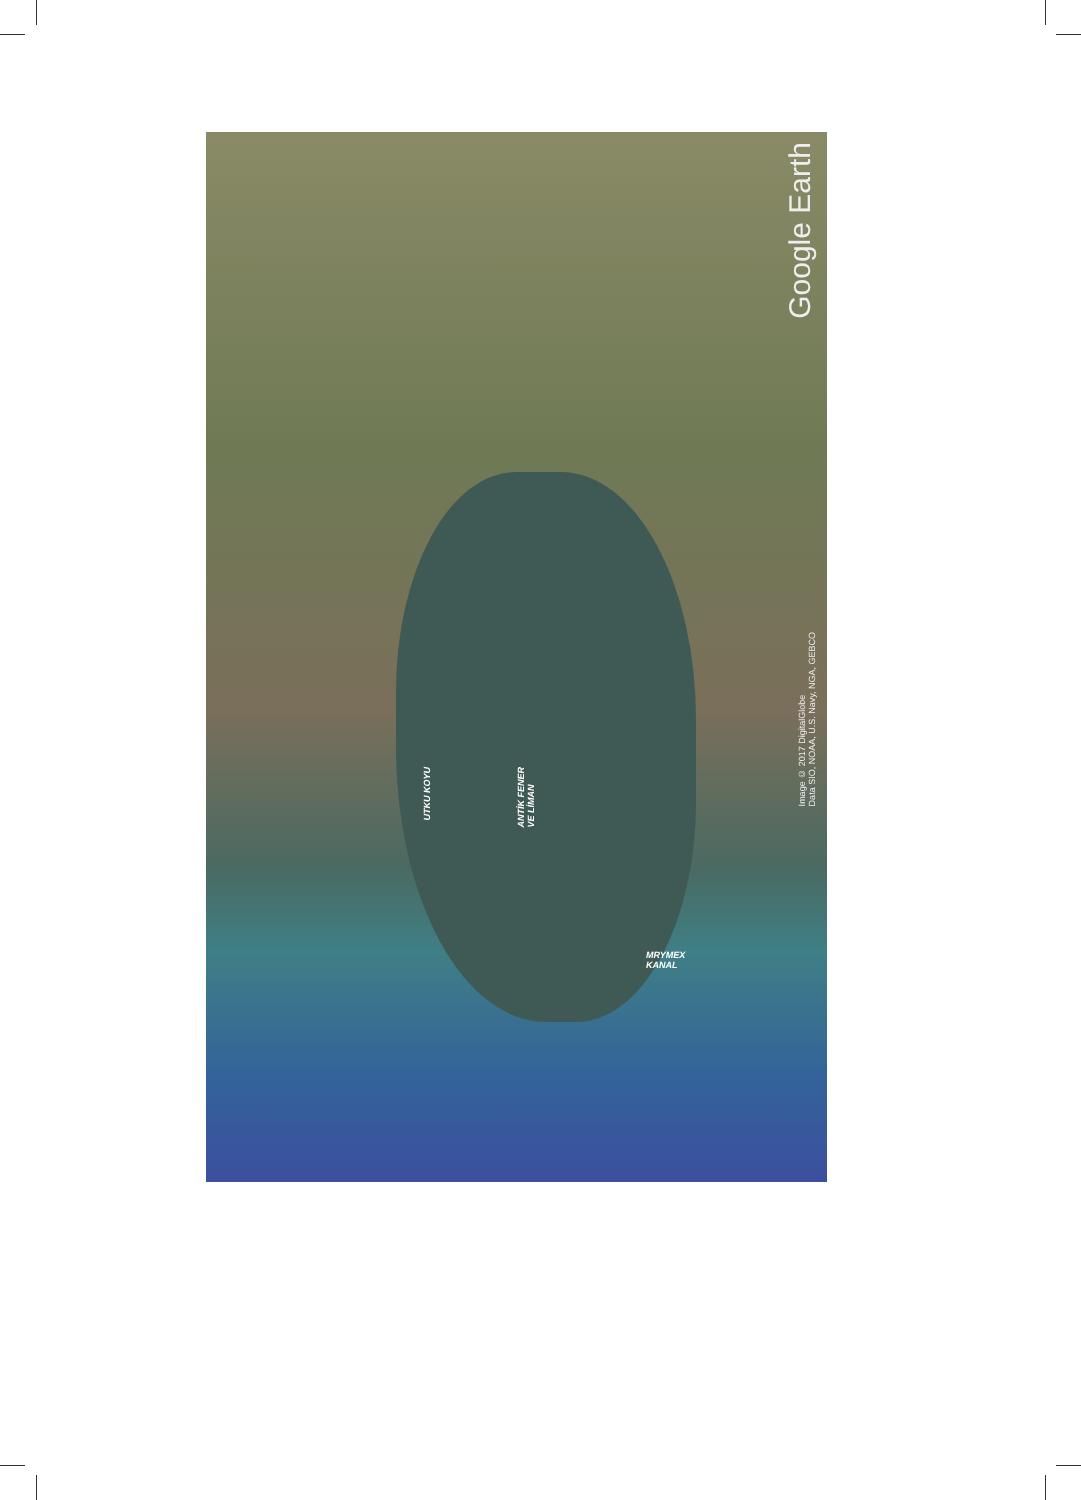UTKU KOYU
ANTİK FENER
VE LİMAN
MRYMEX
KANAL
Google Earth
Image © 2017 DigitalGlobe
Data SIO, NOAA, U.S. Navy, NGA, GEBCO